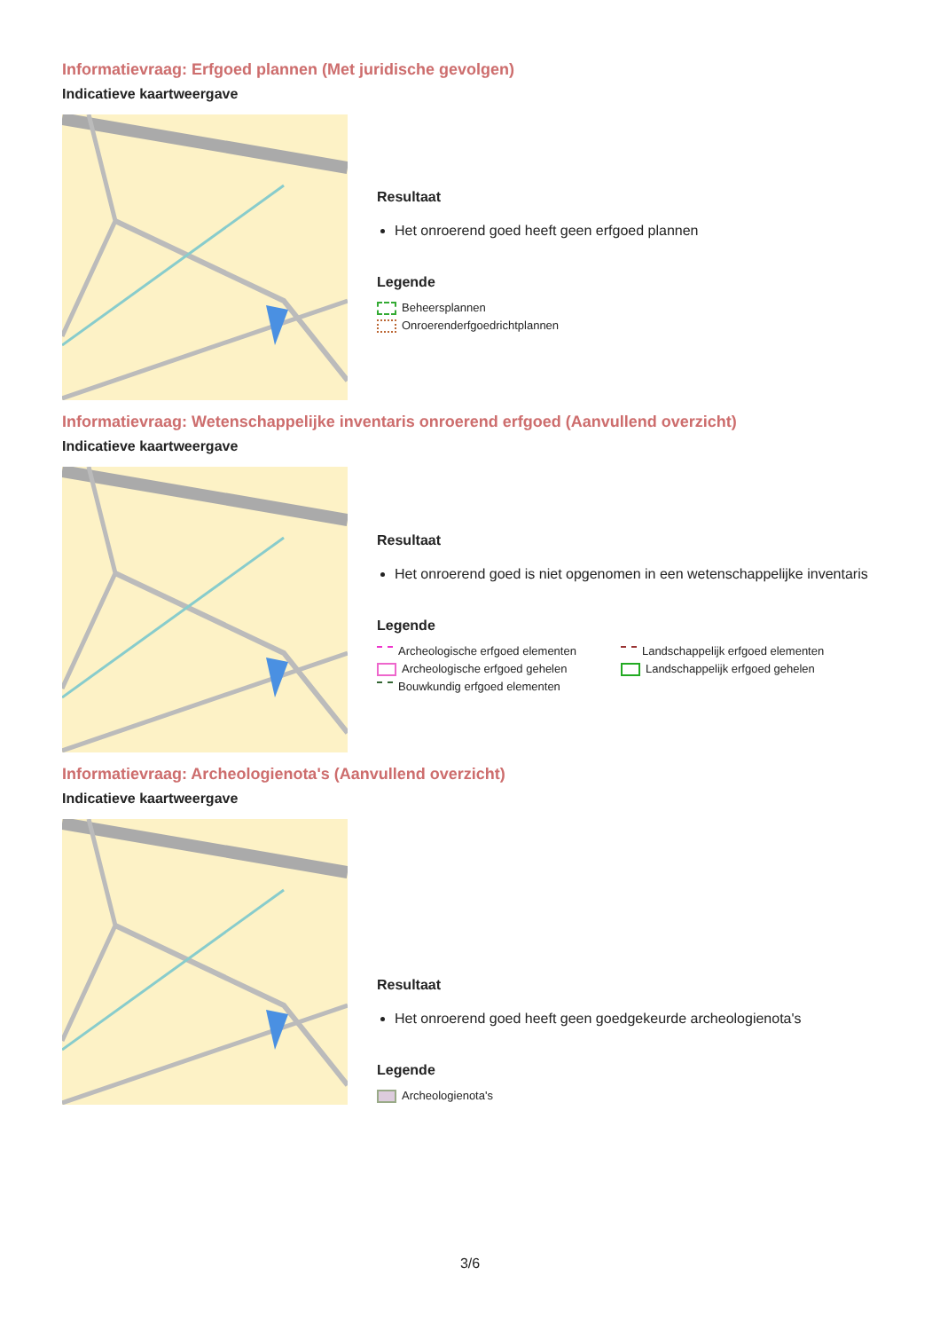Informatievraag: Erfgoed plannen (Met juridische gevolgen)
Indicatieve kaartweergave
Resultaat
Het onroerend goed heeft geen erfgoed plannen
Legende
Beheersplannen
Onroerenderfgoedrichtplannen
Informatievraag: Wetenschappelijke inventaris onroerend erfgoed (Aanvullend overzicht)
Indicatieve kaartweergave
Resultaat
Het onroerend goed is niet opgenomen in een wetenschappelijke inventaris
Legende
Archeologische erfgoed elementen
Archeologische erfgoed gehelen
Bouwkundig erfgoed elementen
Landschappelijk erfgoed elementen
Landschappelijk erfgoed gehelen
Informatievraag: Archeologienota's (Aanvullend overzicht)
Indicatieve kaartweergave
Resultaat
Het onroerend goed heeft geen goedgekeurde archeologienota's
Legende
Archeologienota's
3/6